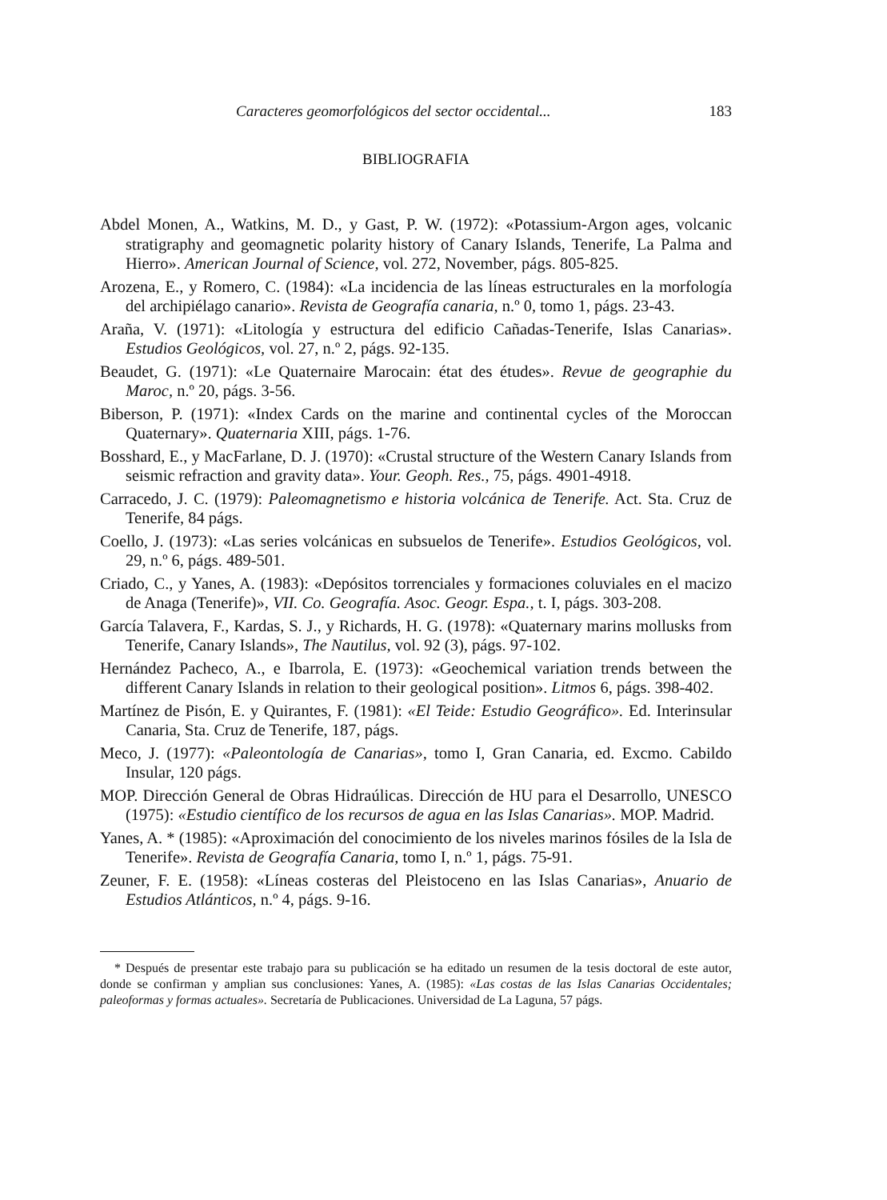Caracteres geomorfológicos del sector occidental... 183
BIBLIOGRAFIA
Abdel Monen, A., Watkins, M. D., y Gast, P. W. (1972): «Potassium-Argon ages, volcanic stratigraphy and geomagnetic polarity history of Canary Islands, Tenerife, La Palma and Hierro». American Journal of Science, vol. 272, November, págs. 805-825.
Arozena, E., y Romero, C. (1984): «La incidencia de las líneas estructurales en la morfología del archipiélago canario». Revista de Geografía canaria, n.º 0, tomo 1, págs. 23-43.
Araña, V. (1971): «Litología y estructura del edificio Cañadas-Tenerife, Islas Canarias». Estudios Geológicos, vol. 27, n.º 2, págs. 92-135.
Beaudet, G. (1971): «Le Quaternaire Marocain: état des études». Revue de geographie du Maroc, n.º 20, págs. 3-56.
Biberson, P. (1971): «Index Cards on the marine and continental cycles of the Moroccan Quaternary». Quaternaria XIII, págs. 1-76.
Bosshard, E., y MacFarlane, D. J. (1970): «Crustal structure of the Western Canary Islands from seismic refraction and gravity data». Your. Geoph. Res., 75, págs. 4901-4918.
Carracedo, J. C. (1979): Paleomagnetismo e historia volcánica de Tenerife. Act. Sta. Cruz de Tenerife, 84 págs.
Coello, J. (1973): «Las series volcánicas en subsuelos de Tenerife». Estudios Geológicos, vol. 29, n.º 6, págs. 489-501.
Criado, C., y Yanes, A. (1983): «Depósitos torrenciales y formaciones coluviales en el macizo de Anaga (Tenerife)», VII. Co. Geografía. Asoc. Geogr. Espa., t. I, págs. 303-208.
García Talavera, F., Kardas, S. J., y Richards, H. G. (1978): «Quaternary marins mollusks from Tenerife, Canary Islands», The Nautilus, vol. 92 (3), págs. 97-102.
Hernández Pacheco, A., e Ibarrola, E. (1973): «Geochemical variation trends between the different Canary Islands in relation to their geological position». Litmos 6, págs. 398-402.
Martínez de Pisón, E. y Quirantes, F. (1981): «El Teide: Estudio Geográfico». Ed. Interinsular Canaria, Sta. Cruz de Tenerife, 187, págs.
Meco, J. (1977): «Paleontología de Canarias», tomo I, Gran Canaria, ed. Excmo. Cabildo Insular, 120 págs.
MOP. Dirección General de Obras Hidraúlicas. Dirección de HU para el Desarrollo, UNESCO (1975): «Estudio científico de los recursos de agua en las Islas Canarias». MOP. Madrid.
Yanes, A. * (1985): «Aproximación del conocimiento de los niveles marinos fósiles de la Isla de Tenerife». Revista de Geografía Canaria, tomo I, n.º 1, págs. 75-91.
Zeuner, F. E. (1958): «Líneas costeras del Pleistoceno en las Islas Canarias», Anuario de Estudios Atlánticos, n.º 4, págs. 9-16.
* Después de presentar este trabajo para su publicación se ha editado un resumen de la tesis doctoral de este autor, donde se confirman y amplian sus conclusiones: Yanes, A. (1985): «Las costas de las Islas Canarias Occidentales; paleoformas y formas actuales». Secretaría de Publicaciones. Universidad de La Laguna, 57 págs.